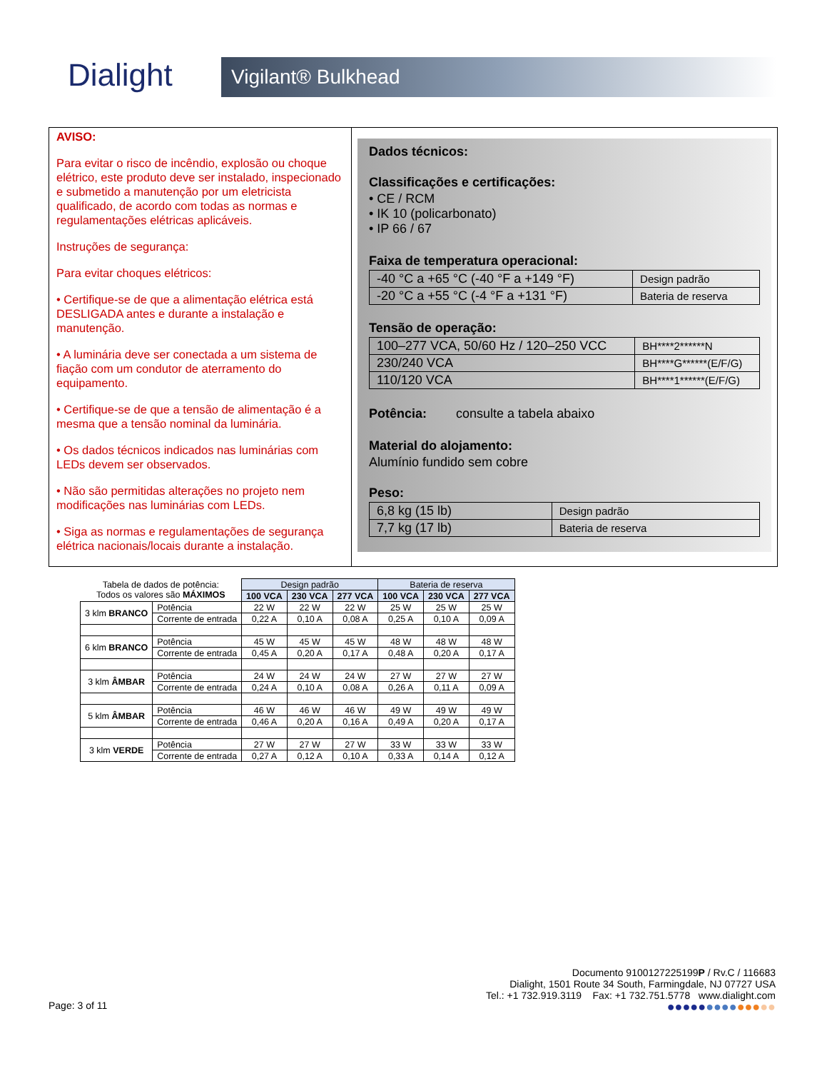Dialight
Vigilant® Bulkhead
AVISO:
Para evitar o risco de incêndio, explosão ou choque elétrico, este produto deve ser instalado, inspecionado e submetido a manutenção por um eletricista qualificado, de acordo com todas as normas e regulamentações elétricas aplicáveis.
Instruções de segurança:
Para evitar choques elétricos:
• Certifique-se de que a alimentação elétrica está DESLIGADA antes e durante a instalação e manutenção.
• A luminária deve ser conectada a um sistema de fiação com um condutor de aterramento do equipamento.
• Certifique-se de que a tensão de alimentação é a mesma que a tensão nominal da luminária.
• Os dados técnicos indicados nas luminárias com LEDs devem ser observados.
• Não são permitidas alterações no projeto nem modificações nas luminárias com LEDs.
• Siga as normas e regulamentações de segurança elétrica nacionais/locais durante a instalação.
Dados técnicos:
Classificações e certificações:
• CE / RCM
• IK 10 (policarbonato)
• IP 66 / 67
Faixa de temperatura operacional:
| -40 °C a +65 °C (-40 °F a +149 °F) | Design padrão |
| -20 °C a +55 °C (-4 °F a +131 °F) | Bateria de reserva |
Tensão de operação:
| 100–277 VCA, 50/60 Hz / 120–250 VCC | BH****2******N |
| 230/240 VCA | BH****G******(E/F/G) |
| 110/120 VCA | BH****1******(E/F/G) |
Potência: consulte a tabela abaixo
Material do alojamento:
Alumínio fundido sem cobre
Peso:
| 6,8 kg (15 lb) | Design padrão |
| 7,7 kg (17 lb) | Bateria de reserva |
| Tabela de dados de potência: Todos os valores são MÁXIMOS | | Design padrão | | | Bateria de reserva | | |
| | | 100 VCA | 230 VCA | 277 VCA | 100 VCA | 230 VCA | 277 VCA |
| 3 klm BRANCO | Potência | 22 W | 22 W | 22 W | 25 W | 25 W | 25 W |
| | Corrente de entrada | 0,22 A | 0,10 A | 0,08 A | 0,25 A | 0,10 A | 0,09 A |
| 6 klm BRANCO | Potência | 45 W | 45 W | 45 W | 48 W | 48 W | 48 W |
| | Corrente de entrada | 0,45 A | 0,20 A | 0,17 A | 0,48 A | 0,20 A | 0,17 A |
| 3 klm ÂMBAR | Potência | 24 W | 24 W | 24 W | 27 W | 27 W | 27 W |
| | Corrente de entrada | 0,24 A | 0,10 A | 0,08 A | 0,26 A | 0,11 A | 0,09 A |
| 5 klm ÂMBAR | Potência | 46 W | 46 W | 46 W | 49 W | 49 W | 49 W |
| | Corrente de entrada | 0,46 A | 0,20 A | 0,16 A | 0,49 A | 0,20 A | 0,17 A |
| 3 klm VERDE | Potência | 27 W | 27 W | 27 W | 33 W | 33 W | 33 W |
| | Corrente de entrada | 0,27 A | 0,12 A | 0,10 A | 0,33 A | 0,14 A | 0,12 A |
Documento 9100127225199P / Rv.C / 116683
Dialight, 1501 Route 34 South, Farmingdale, NJ 07727 USA
Tel.: +1 732.919.3119 Fax: +1 732.751.5778 www.dialight.com
●●●●●●●●●●●●●●
Page: 3 of 11